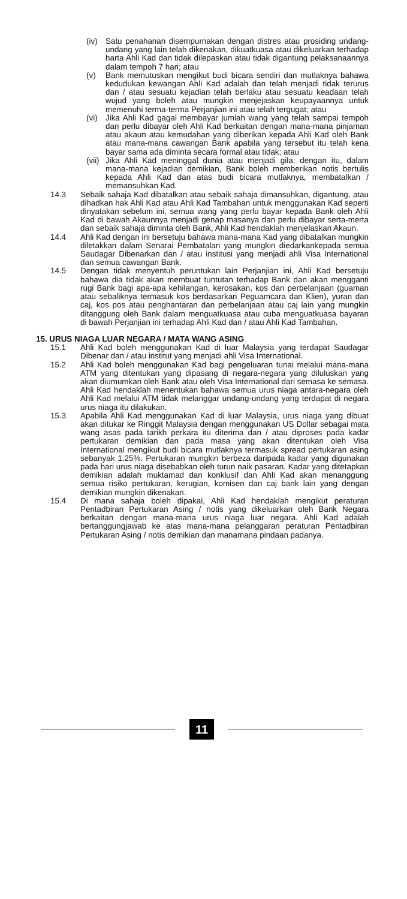(iv) Satu penahanan disempurnakan dengan distres atau prosiding undang-undang yang lain telah dikenakan, dikuatkuasa atau dikeluarkan terhadap harta Ahli Kad dan tidak dilepaskan atau tidak digantung pelaksanaannya dalam tempoh 7 hari; atau
(v) Bank memutuskan mengikut budi bicara sendiri dan mutlaknya bahawa kedudukan kewangan Ahli Kad adalah dan telah menjadi tidak terurus dan / atau sesuatu kejadian telah berlaku atau sesuatu keadaan telah wujud yang boleh atau mungkin menjejaskan keupayaannya untuk memenuhi terma-terma Perjanjian ini atau telah tergugat; atau
(vi) Jika Ahli Kad gagal membayar jumlah wang yang telah sampai tempoh dan perlu dibayar oleh Ahli Kad berkaitan dengan mana-mana pinjaman atau akaun atau kemudahan yang diberikan kepada Ahli Kad oleh Bank atau mana-mana cawangan Bank apabila yang tersebut itu telah kena bayar sama ada diminta secara formal atau tidak; atau
(vii) Jika Ahli Kad meninggal dunia atau menjadi gila; dengan itu, dalam mana-mana kejadian demikian, Bank boleh memberikan notis bertulis kepada Ahli Kad dan atas budi bicara mutlaknya, membatalkan / memansuhkan Kad.
14.3 Sebaik sahaja Kad dibatalkan atau sebaik sahaja dimansuhkan, digantung, atau dihadkan hak Ahli Kad atau Ahli Kad Tambahan untuk menggunakan Kad seperti dinyatakan sebelum ini, semua wang yang perlu bayar kepada Bank oleh Ahli Kad di bawah Akaunnya menjadi genap masanya dan perlu dibayar serta-merta dan sebaik sahaja diminta oleh Bank, Ahli Kad hendaklah menjelaskan Akaun.
14.4 Ahli Kad dengan ini bersetuju bahawa mana-mana Kad yang dibatalkan mungkin diletakkan dalam Senarai Pembatalan yang mungkin diedarkankepada semua Saudagar Dibenarkan dan / atau institusi yang menjadi ahli Visa International dan semua cawangan Bank.
14.5 Dengan tidak menyentuh peruntukan lain Perjanjian ini, Ahli Kad bersetuju bahawa dia tidak akan membuat tuntutan terhadap Bank dan akan mengganti rugi Bank bagi apa-apa kehilangan, kerosakan, kos dan perbelanjaan (guaman atau sebaliknya termasuk kos berdasarkan Peguamcara dan Klien), yuran dan caj, kos pos atau penghantaran dan perbelanjaan atau caj lain yang mungkin ditanggung oleh Bank dalam menguatkuasa atau cuba menguatkuasa bayaran di bawah Perjanjian ini terhadap Ahli Kad dan / atau Ahli Kad Tambahan.
15. URUS NIAGA LUAR NEGARA / MATA WANG ASING
15.1 Ahli Kad boleh menggunakan Kad di luar Malaysia yang terdapat Saudagar Dibenar dan / atau institut yang menjadi ahli Visa International.
15.2 Ahli Kad boleh menggunakan Kad bagi pengeluaran tunai melalui mana-mana ATM yang ditentukan yang dipasang di negara-negara yang diluluskan yang akan diumumkan oleh Bank atau oleh Visa International dari semasa ke semasa. Ahli Kad hendaklah menentukan bahawa semua urus niaga antara-negara oleh Ahli Kad melalui ATM tidak melanggar undang-undang yang terdapat di negara urus niaga itu dilakukan.
15.3 Apabila Ahli Kad menggunakan Kad di luar Malaysia, urus niaga yang dibuat akan ditukar ke Ringgit Malaysia dengan menggunakan US Dollar sebagai mata wang asas pada tarikh perkara itu diterima dan / atau diproses pada kadar pertukaran demikian dan pada masa yang akan ditentukan oleh Visa International mengikut budi bicara mutlaknya termasuk spread pertukaran asing sebanyak 1.25%. Pertukaran mungkin berbeza daripada kadar yang digunakan pada hari urus niaga disebabkan oleh turun naik pasaran. Kadar yang ditetapkan demikian adalah muktamad dan konklusif dan Ahli Kad akan menanggung semua risiko pertukaran, kerugian, komisen dan caj bank lain yang dengan demikian mungkin dikenakan.
15.4 Di mana sahaja boleh dipakai, Ahli Kad hendaklah mengikut peraturan Pentadbiran Pertukaran Asing / notis yang dikeluarkan oleh Bank Negara berkaitan dengan mana-mana urus niaga luar negara. Ahli Kad adalah bertanggungjawab ke atas mana-mana pelanggaran peraturan Pentadbiran Pertukaran Asing / notis demikian dan manamana pindaan padanya.
11